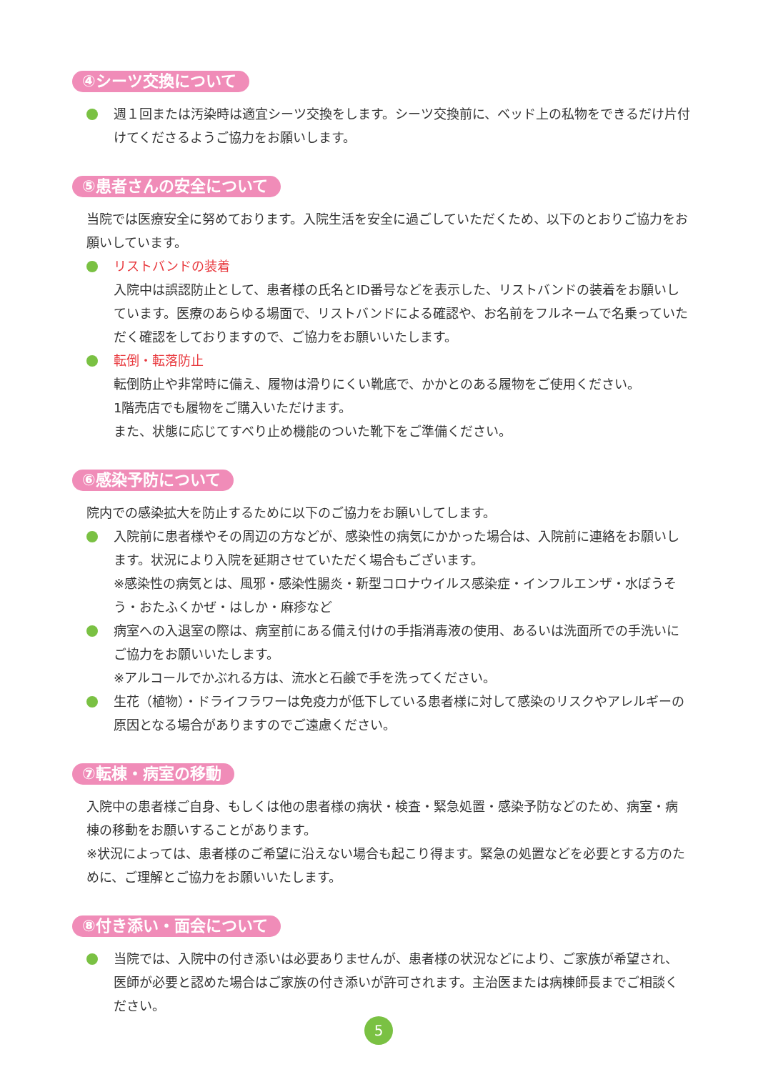④シーツ交換について
週１回または汚染時は適宜シーツ交換をします。シーツ交換前に、ベッド上の私物をできるだけ片付けてくださるようご協力をお願いします。
⑤患者さんの安全について
当院では医療安全に努めております。入院生活を安全に過ごしていただくため、以下のとおりご協力をお願いしています。
リストバンドの装着
入院中は誤認防止として、患者様の氏名とID番号などを表示した、リストバンドの装着をお願いしています。医療のあらゆる場面で、リストバンドによる確認や、お名前をフルネームで名乗っていただく確認をしておりますので、ご協力をお願いいたします。
転倒・転落防止
転倒防止や非常時に備え、履物は滑りにくい靴底で、かかとのある履物をご使用ください。
1階売店でも履物をご購入いただけます。
また、状態に応じてすべり止め機能のついた靴下をご準備ください。
⑥感染予防について
院内での感染拡大を防止するために以下のご協力をお願いしてします。
入院前に患者様やその周辺の方などが、感染性の病気にかかった場合は、入院前に連絡をお願いします。状況により入院を延期させていただく場合もございます。
※感染性の病気とは、風邪・感染性腸炎・新型コロナウイルス感染症・インフルエンザ・水ぼうそう・おたふくかぜ・はしか・麻疹など
病室への入退室の際は、病室前にある備え付けの手指消毒液の使用、あるいは洗面所での手洗いにご協力をお願いいたします。
※アルコールでかぶれる方は、流水と石鹸で手を洗ってください。
生花（植物）・ドライフラワーは免疫力が低下している患者様に対して感染のリスクやアレルギーの原因となる場合がありますのでご遠慮ください。
⑦転棟・病室の移動
入院中の患者様ご自身、もしくは他の患者様の病状・検査・緊急処置・感染予防などのため、病室・病棟の移動をお願いすることがあります。
※状況によっては、患者様のご希望に沿えない場合も起こり得ます。緊急の処置などを必要とする方のために、ご理解とご協力をお願いいたします。
⑧付き添い・面会について
当院では、入院中の付き添いは必要ありませんが、患者様の状況などにより、ご家族が希望され、医師が必要と認めた場合はご家族の付き添いが許可されます。主治医または病棟師長までご相談ください。
5